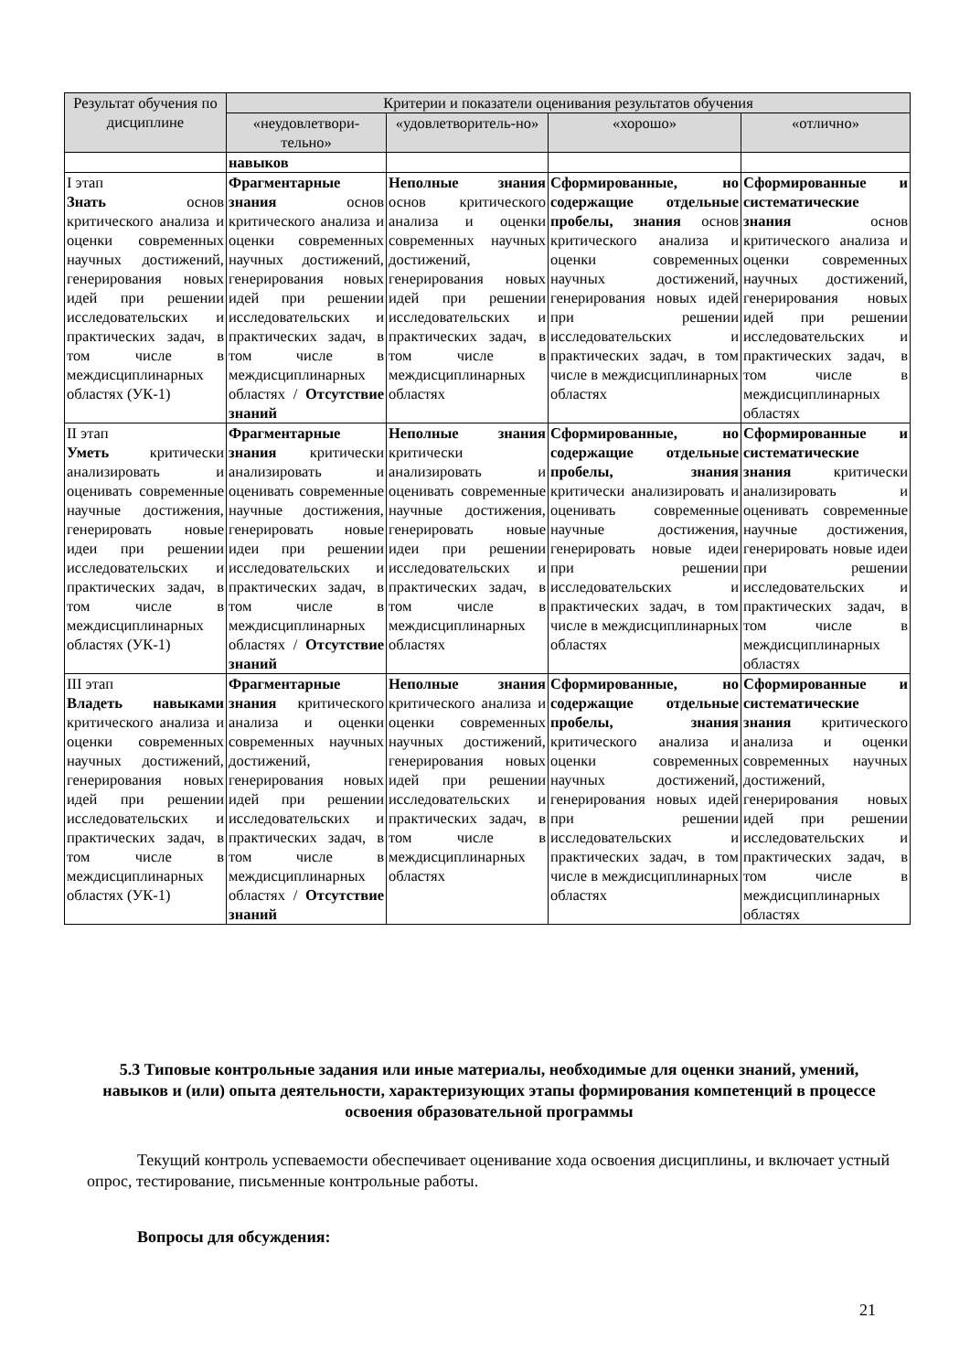| Результат обучения по дисциплине | Критерии и показатели оценивания результатов обучения | | | |
| --- | --- | --- | --- | --- |
| | «неудовлетвори-тельно» | «удовлетворитель-но» | «хорошо» | «отлично» |
| | навыков | | | |
| I этап Знать основ критического анализа и оценки современных научных достижений, генерирования новых идей при решении исследовательских и практических задач, в том числе в междисциплинарных областях (УК-1) | Фрагментарные знания основ критического анализа и оценки современных научных достижений, генерирования новых идей при решении исследовательских и практических задач, в том числе в междисциплинарных областях / Отсутствие знаний | Неполные знания основ критического анализа и оценки современных научных достижений, генерирования новых идей при решении исследовательских и практических задач, в том числе в междисциплинарных областях | Сформированные, но содержащие отдельные пробелы, знания основ критического анализа и оценки современных научных достижений, генерирования новых идей при решении исследовательских и практических задач, в том числе в междисциплинарных областях | Сформированные и систематические знания основ критического анализа и оценки современных научных достижений, генерирования новых идей при решении исследовательских и практических задач, в том числе в междисциплинарных областях |
| II этап Уметь критически анализировать и оценивать современные научные достижения, генерировать новые идеи при решении исследовательских и практических задач, в том числе в междисциплинарных областях (УК-1) | Фрагментарные знания критически анализировать и оценивать современные научные достижения, генерировать новые идеи при решении исследовательских и практических задач, в том числе в междисциплинарных областях / Отсутствие знаний | Неполные знания критически анализировать и оценивать современные научные достижения, генерировать новые идеи при решении исследовательских и практических задач, в том числе в междисциплинарных областях | Сформированные, но содержащие отдельные пробелы, знания критически анализировать и оценивать современные научные достижения, генерировать новые идеи при решении исследовательских и практических задач, в том числе в междисциплинарных областях | Сформированные и систематические знания критически анализировать и оценивать современные научные достижения, генерировать новые идеи при решении исследовательских и практических задач, в том числе в междисциплинарных областях |
| III этап Владеть навыками критического анализа и оценки современных научных достижений, генерирования новых идей при решении исследовательских и практических задач, в том числе в междисциплинарных областях (УК-1) | Фрагментарные знания критического анализа и оценки современных научных достижений, генерирования новых идей при решении исследовательских и практических задач, в том числе в междисциплинарных областях / Отсутствие знаний | Неполные знания критического анализа и оценки современных научных достижений, генерирования новых идей при решении исследовательских и практических задач, в том числе в междисциплинарных областях | Сформированные, но содержащие отдельные пробелы, знания критического анализа и оценки современных научных достижений, генерирования новых идей при решении исследовательских и практических задач, в том числе в междисциплинарных областях | Сформированные и систематические знания критического анализа и оценки современных научных достижений, генерирования новых идей при решении исследовательских и практических задач, в том числе в междисциплинарных областях |
5.3 Типовые контрольные задания или иные материалы, необходимые для оценки знаний, умений, навыков и (или) опыта деятельности, характеризующих этапы формирования компетенций в процессе освоения образовательной программы
Текущий контроль успеваемости обеспечивает оценивание хода освоения дисциплины, и включает устный опрос, тестирование, письменные контрольные работы.
Вопросы для обсуждения:
21